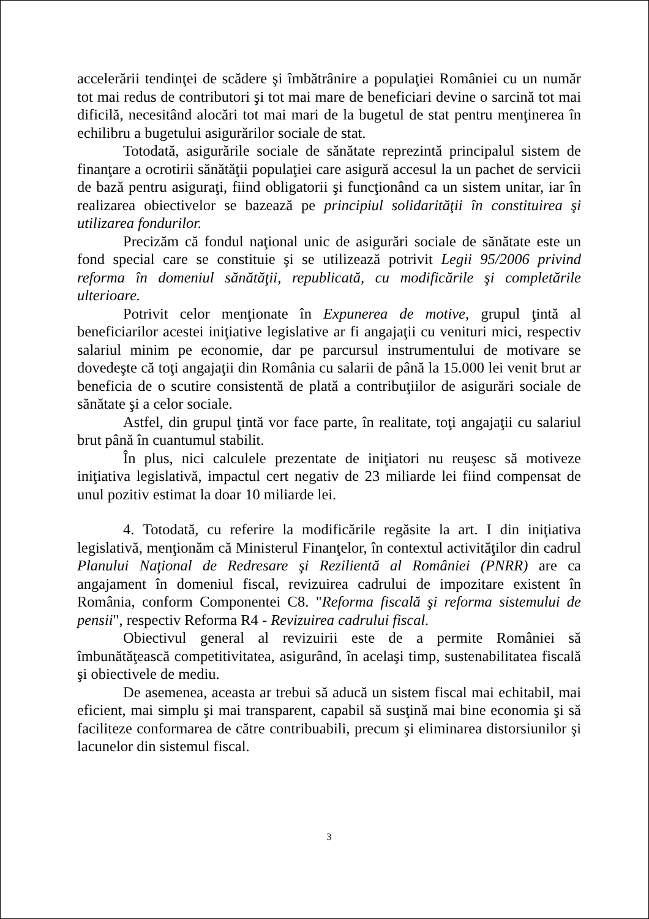accelerării tendinţei de scădere şi îmbătrânire a populaţiei României cu un număr tot mai redus de contributori şi tot mai mare de beneficiari devine o sarcină tot mai dificilă, necesitând alocări tot mai mari de la bugetul de stat pentru menţinerea în echilibru a bugetului asigurărilor sociale de stat.
Totodată, asigurările sociale de sănătate reprezintă principalul sistem de finanţare a ocrotirii sănătăţii populaţiei care asigură accesul la un pachet de servicii de bază pentru asiguraţi, fiind obligatorii şi funcţionând ca un sistem unitar, iar în realizarea obiectivelor se bazează pe principiul solidarităţii în constituirea şi utilizarea fondurilor.
Precizăm că fondul naţional unic de asigurări sociale de sănătate este un fond special care se constituie şi se utilizează potrivit Legii 95/2006 privind reforma în domeniul sănătăţii, republicată, cu modificările şi completările ulterioare.
Potrivit celor menţionate în Expunerea de motive, grupul ţintă al beneficiarilor acestei iniţiative legislative ar fi angajaţii cu venituri mici, respectiv salariul minim pe economie, dar pe parcursul instrumentului de motivare se dovedeşte că toţi angajaţii din România cu salarii de până la 15.000 lei venit brut ar beneficia de o scutire consistentă de plată a contribuţiilor de asigurări sociale de sănătate şi a celor sociale.
Astfel, din grupul ţintă vor face parte, în realitate, toţi angajaţii cu salariul brut până în cuantumul stabilit.
În plus, nici calculele prezentate de iniţiatori nu reuşesc să motiveze iniţiativa legislativă, impactul cert negativ de 23 miliarde lei fiind compensat de unul pozitiv estimat la doar 10 miliarde lei.
4. Totodată, cu referire la modificările regăsite la art. I din iniţiativa legislativă, menţionăm că Ministerul Finanţelor, în contextul activităţilor din cadrul Planului Naţional de Redresare şi Rezilientă al României (PNRR) are ca angajament în domeniul fiscal, revizuirea cadrului de impozitare existent în România, conform Componentei C8. "Reforma fiscală şi reforma sistemului de pensii", respectiv Reforma R4 - Revizuirea cadrului fiscal.
Obiectivul general al revizuirii este de a permite României să îmbunătăţească competitivitatea, asigurând, în acelaşi timp, sustenabilitatea fiscală şi obiectivele de mediu.
De asemenea, aceasta ar trebui să aducă un sistem fiscal mai echitabil, mai eficient, mai simplu şi mai transparent, capabil să susţină mai bine economia şi să faciliteze conformarea de către contribuabili, precum şi eliminarea distorsiunilor şi lacunelor din sistemul fiscal.
3